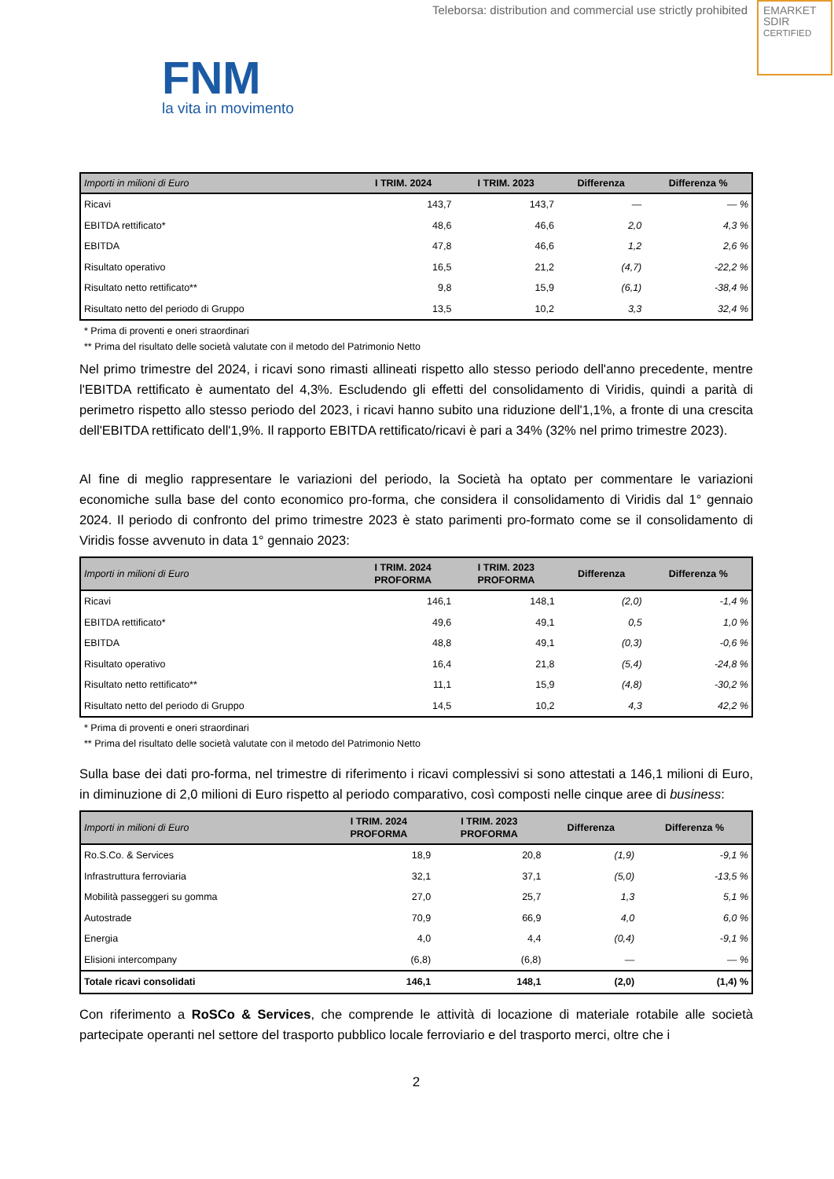Teleborsa: distribution and commercial use strictly prohibited
EMARKET
SDIR
CERTIFIED
FNM
la vita in movimento
| Importi in milioni di Euro | I TRIM. 2024 | I TRIM. 2023 | Differenza | Differenza % |
| --- | --- | --- | --- | --- |
| Ricavi | 143,7 | 143,7 | — | — % |
| EBITDA rettificato* | 48,6 | 46,6 | 2,0 | 4,3 % |
| EBITDA | 47,8 | 46,6 | 1,2 | 2,6 % |
| Risultato operativo | 16,5 | 21,2 | (4,7) | -22,2 % |
| Risultato netto rettificato** | 9,8 | 15,9 | (6,1) | -38,4 % |
| Risultato netto del periodo di Gruppo | 13,5 | 10,2 | 3,3 | 32,4 % |
* Prima di proventi e oneri straordinari
** Prima del risultato delle società valutate con il metodo del Patrimonio Netto
Nel primo trimestre del 2024, i ricavi sono rimasti allineati rispetto allo stesso periodo dell'anno precedente, mentre l'EBITDA rettificato è aumentato del 4,3%. Escludendo gli effetti del consolidamento di Viridis, quindi a parità di perimetro rispetto allo stesso periodo del 2023, i ricavi hanno subito una riduzione dell'1,1%, a fronte di una crescita dell'EBITDA rettificato dell'1,9%. Il rapporto EBITDA rettificato/ricavi è pari a 34% (32% nel primo trimestre 2023).
Al fine di meglio rappresentare le variazioni del periodo, la Società ha optato per commentare le variazioni economiche sulla base del conto economico pro-forma, che considera il consolidamento di Viridis dal 1° gennaio 2024. Il periodo di confronto del primo trimestre 2023 è stato parimenti pro-formato come se il consolidamento di Viridis fosse avvenuto in data 1° gennaio 2023:
| Importi in milioni di Euro | I TRIM. 2024 PROFORMA | I TRIM. 2023 PROFORMA | Differenza | Differenza % |
| --- | --- | --- | --- | --- |
| Ricavi | 146,1 | 148,1 | (2,0) | -1,4 % |
| EBITDA rettificato* | 49,6 | 49,1 | 0,5 | 1,0 % |
| EBITDA | 48,8 | 49,1 | (0,3) | -0,6 % |
| Risultato operativo | 16,4 | 21,8 | (5,4) | -24,8 % |
| Risultato netto rettificato** | 11,1 | 15,9 | (4,8) | -30,2 % |
| Risultato netto del periodo di Gruppo | 14,5 | 10,2 | 4,3 | 42,2 % |
* Prima di proventi e oneri straordinari
** Prima del risultato delle società valutate con il metodo del Patrimonio Netto
Sulla base dei dati pro-forma, nel trimestre di riferimento i ricavi complessivi si sono attestati a 146,1 milioni di Euro, in diminuzione di 2,0 milioni di Euro rispetto al periodo comparativo, così composti nelle cinque aree di business:
| Importi in milioni di Euro | I TRIM. 2024 PROFORMA | I TRIM. 2023 PROFORMA | Differenza | Differenza % |
| --- | --- | --- | --- | --- |
| Ro.S.Co. & Services | 18,9 | 20,8 | (1,9) | -9,1 % |
| Infrastruttura ferroviaria | 32,1 | 37,1 | (5,0) | -13,5 % |
| Mobilità passeggeri su gomma | 27,0 | 25,7 | 1,3 | 5,1 % |
| Autostrade | 70,9 | 66,9 | 4,0 | 6,0 % |
| Energia | 4,0 | 4,4 | (0,4) | -9,1 % |
| Elisioni intercompany | (6,8) | (6,8) | — | — % |
| Totale ricavi consolidati | 146,1 | 148,1 | (2,0) | (1,4) % |
Con riferimento a RoSCo & Services, che comprende le attività di locazione di materiale rotabile alle società partecipate operanti nel settore del trasporto pubblico locale ferroviario e del trasporto merci, oltre che i
2